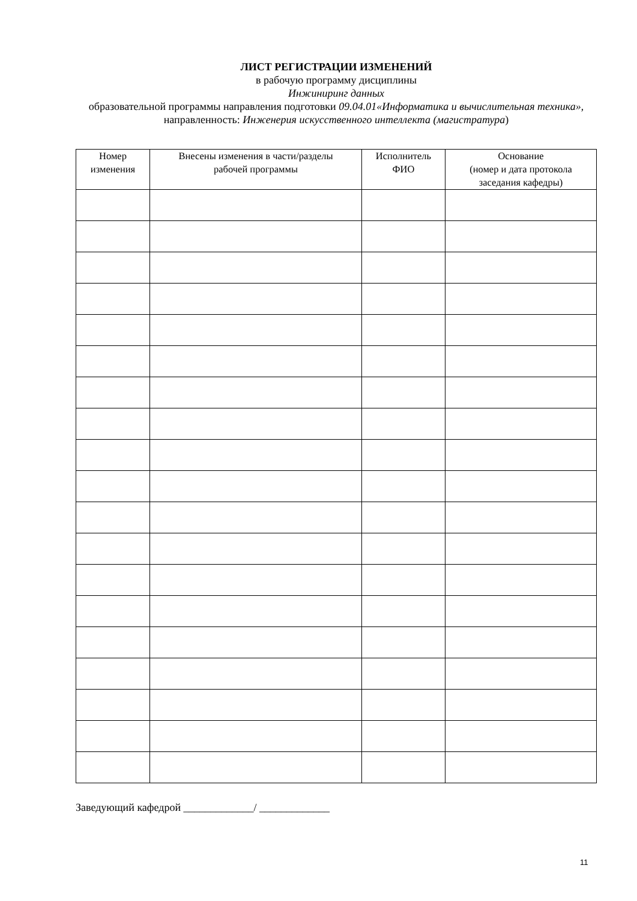ЛИСТ РЕГИСТРАЦИИ ИЗМЕНЕНИЙ
в рабочую программу дисциплины
Инжиниринг данных
образовательной программы направления подготовки 09.04.01«Информатика и вычислительная техника», направленность: Инженерия искусственного интеллекта (магистратура)
| Номер изменения | Внесены изменения в части/разделы рабочей программы | Исполнитель ФИО | Основание (номер и дата протокола заседания кафедры) |
| --- | --- | --- | --- |
Заведующий кафедрой _____________/ _____________
11